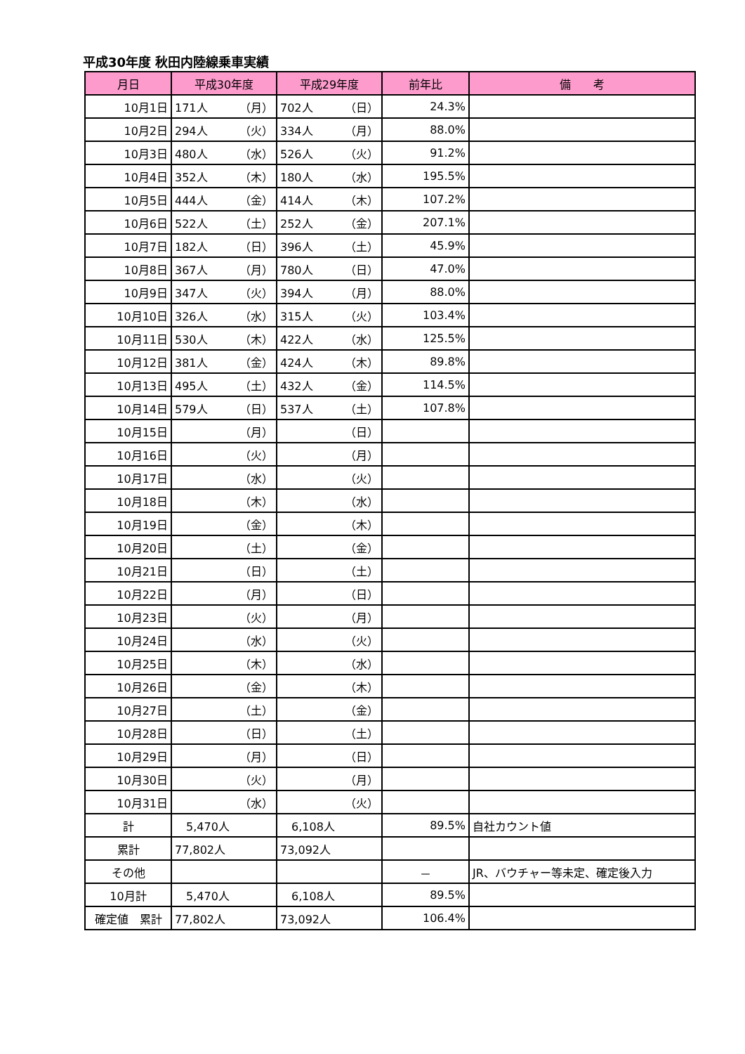平成30年度 秋田内陸線乗車実績
| 月日 | 平成30年度 | 平成29年度 | 前年比 | 備 考 |
| --- | --- | --- | --- | --- |
| 10月1日 | 171人 （月） | 702人 （日） | 24.3% | |
| 10月2日 | 294人 （火） | 334人 （月） | 88.0% | |
| 10月3日 | 480人 （水） | 526人 （火） | 91.2% | |
| 10月4日 | 352人 （木） | 180人 （水） | 195.5% | |
| 10月5日 | 444人 （金） | 414人 （木） | 107.2% | |
| 10月6日 | 522人 （土） | 252人 （金） | 207.1% | |
| 10月7日 | 182人 （日） | 396人 （土） | 45.9% | |
| 10月8日 | 367人 （月） | 780人 （日） | 47.0% | |
| 10月9日 | 347人 （火） | 394人 （月） | 88.0% | |
| 10月10日 | 326人 （水） | 315人 （火） | 103.4% | |
| 10月11日 | 530人 （木） | 422人 （水） | 125.5% | |
| 10月12日 | 381人 （金） | 424人 （木） | 89.8% | |
| 10月13日 | 495人 （土） | 432人 （金） | 114.5% | |
| 10月14日 | 579人 （日） | 537人 （土） | 107.8% | |
| 10月15日 | （月） | （日） | | |
| 10月16日 | （火） | （月） | | |
| 10月17日 | （水） | （火） | | |
| 10月18日 | （木） | （水） | | |
| 10月19日 | （金） | （木） | | |
| 10月20日 | （土） | （金） | | |
| 10月21日 | （日） | （土） | | |
| 10月22日 | （月） | （日） | | |
| 10月23日 | （火） | （月） | | |
| 10月24日 | （水） | （火） | | |
| 10月25日 | （木） | （水） | | |
| 10月26日 | （金） | （木） | | |
| 10月27日 | （土） | （金） | | |
| 10月28日 | （日） | （土） | | |
| 10月29日 | （月） | （日） | | |
| 10月30日 | （火） | （月） | | |
| 10月31日 | （水） | （火） | | |
| 計 | 5,470人 | 6,108人 | 89.5% | 自社カウント値 |
| 累計 | 77,802人 | 73,092人 | | |
| その他 | | | － | JR、バウチャー等未定、確定後入力 |
| 10月計 | 5,470人 | 6,108人 | 89.5% | |
| 確定値 累計 | 77,802人 | 73,092人 | 106.4% | |